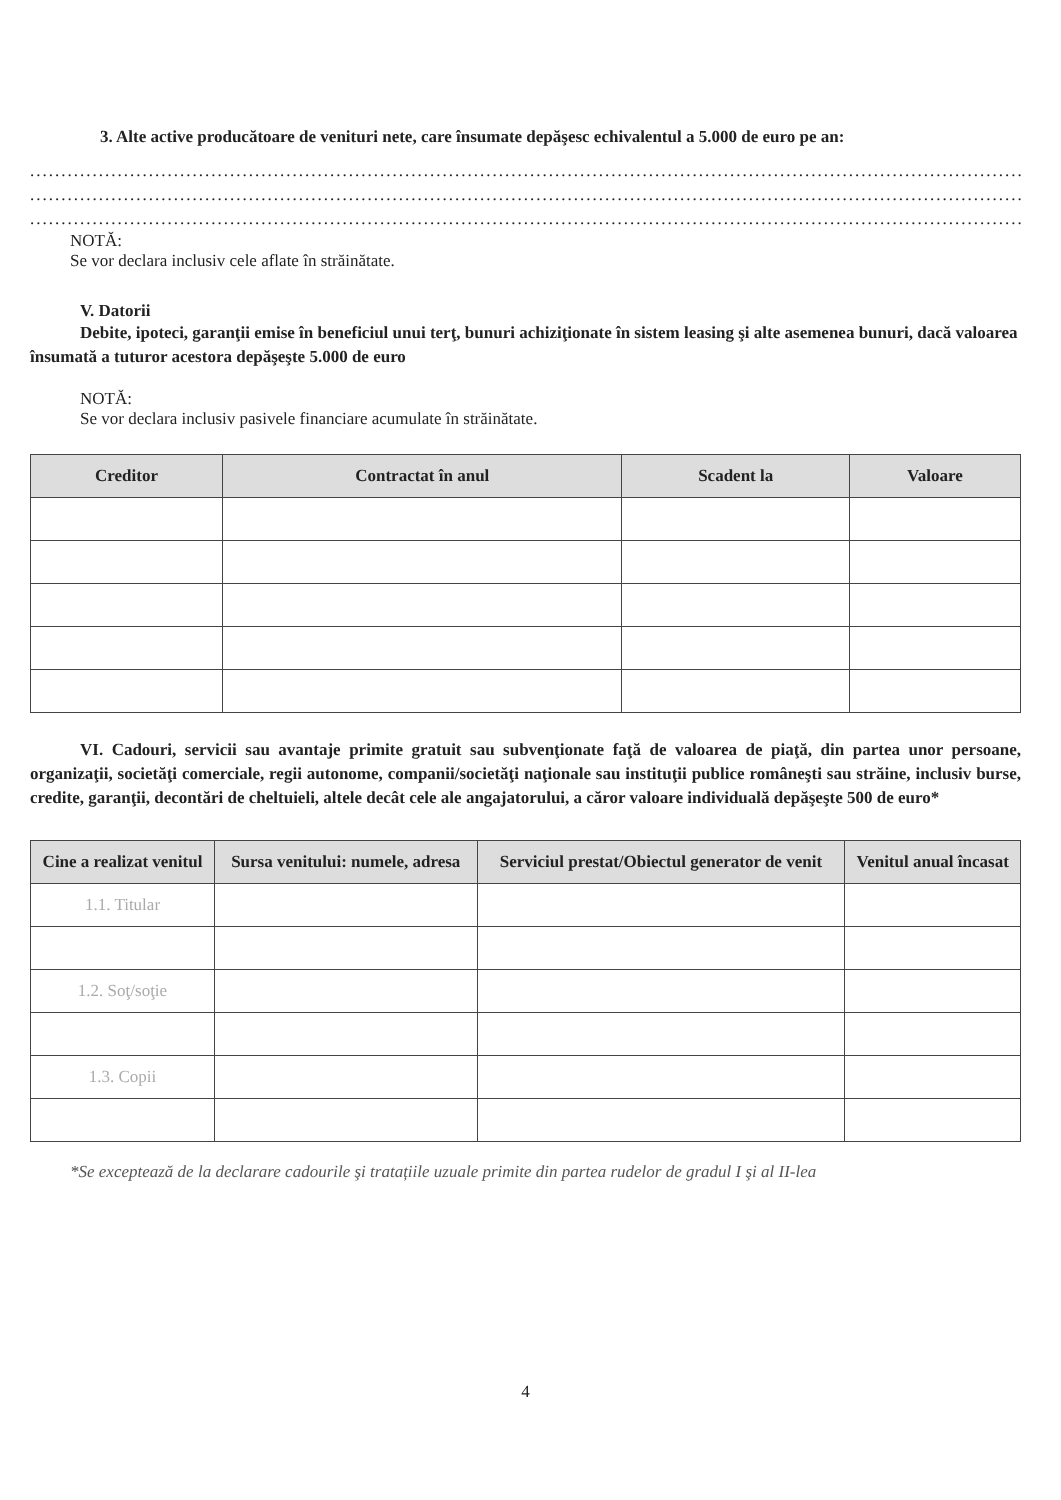3. Alte active producătoare de venituri nete, care însumate depăşesc echivalentul a 5.000 de euro pe an:
......................................................................................................................................................................
......................................................................................................................................................................
......................................................................................................................................................................
NOTĂ:
Se vor declara inclusiv cele aflate în străinătate.
V. Datorii
Debite, ipoteci, garanţii emise în beneficiul unui terţ, bunuri achiziţionate în sistem leasing şi alte asemenea bunuri, dacă valoarea însumată a tuturor acestora depăşeşte 5.000 de euro
NOTĂ:
Se vor declara inclusiv pasivele financiare acumulate în străinătate.
| Creditor | Contractat în anul | Scadent la | Valoare |
| --- | --- | --- | --- |
VI. Cadouri, servicii sau avantaje primite gratuit sau subvenţionate faţă de valoarea de piaţă, din partea unor persoane, organizaţii, societăţi comerciale, regii autonome, companii/societăţi naţionale sau instituţii publice româneşti sau străine, inclusiv burse, credite, garanţii, decontări de cheltuieli, altele decât cele ale angajatorului, a căror valoare individuală depăşeşte 500 de euro*
| Cine a realizat venitul | Sursa venitului: numele, adresa | Serviciul prestat/Obiectul generator de venit | Venitul anual încasat |
| --- | --- | --- | --- |
| 1.1. Titular | | | |
| 1.2. Soţ/soţie | | | |
| 1.3. Copii | | | |
*Se exceptează de la declarare cadourile şi tratațiile uzuale primite din partea rudelor de gradul I şi al II-lea
4